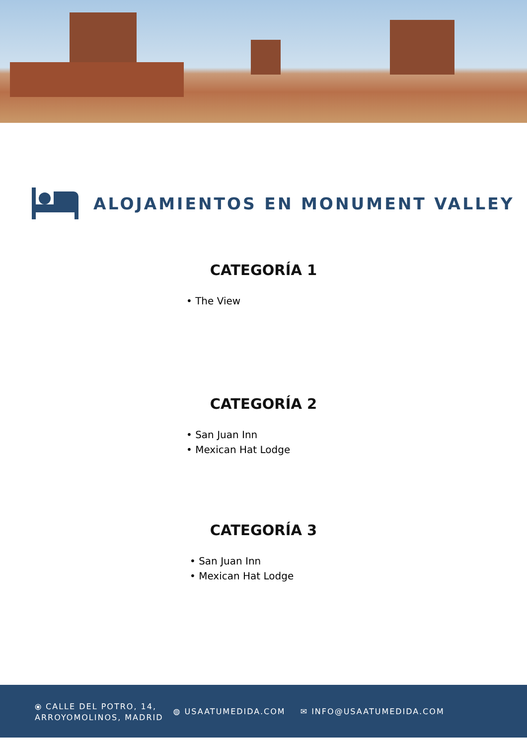ALOJAMIENTOS EN MONUMENT VALLEY
CATEGORÍA 1
• The View
CATEGORÍA 2
• San Juan Inn
• Mexican Hat Lodge
CATEGORÍA 3
• San Juan Inn
• Mexican Hat Lodge
⦿ CALLE DEL POTRO, 14,
ARROYOMOLINOS, MADRID
◍ USAATUMEDIDA.COM ✉ INFO@USAATUMEDIDA.COM